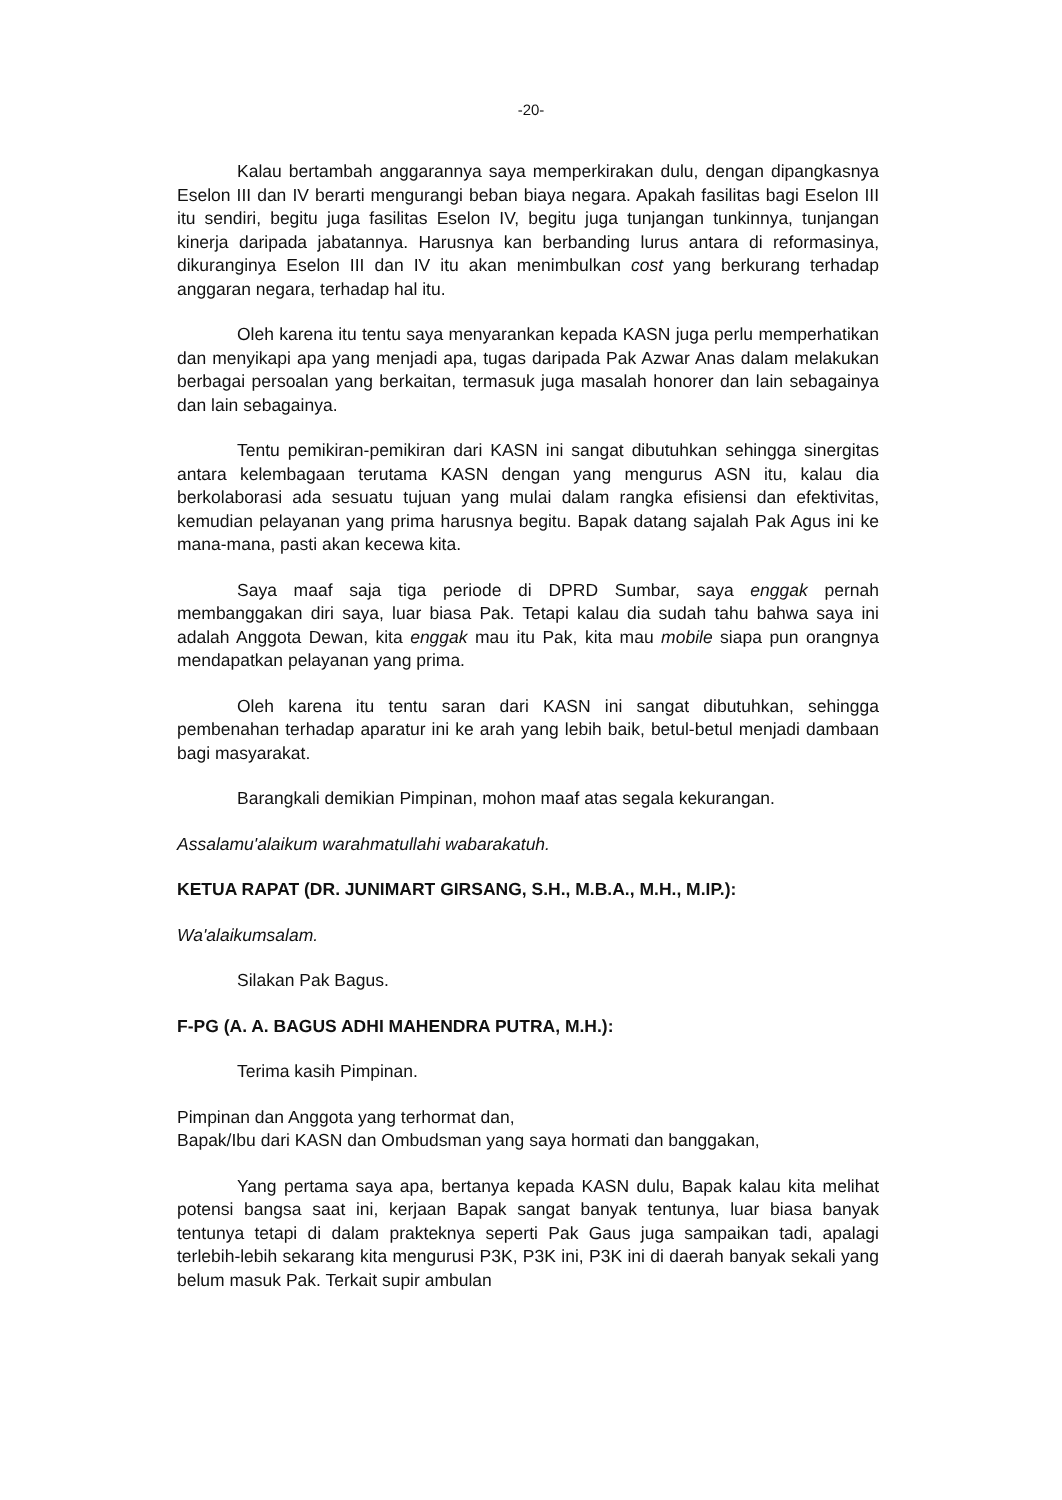-20-
Kalau bertambah anggarannya saya memperkirakan dulu, dengan dipangkasnya Eselon III dan IV berarti mengurangi beban biaya negara. Apakah fasilitas bagi Eselon III itu sendiri, begitu juga fasilitas Eselon IV, begitu juga tunjangan tunkinnya, tunjangan kinerja daripada jabatannya. Harusnya kan berbanding lurus antara di reformasinya, dikuranginya Eselon III dan IV itu akan menimbulkan cost yang berkurang terhadap anggaran negara, terhadap hal itu.
Oleh karena itu tentu saya menyarankan kepada KASN juga perlu memperhatikan dan menyikapi apa yang menjadi apa, tugas daripada Pak Azwar Anas dalam melakukan berbagai persoalan yang berkaitan, termasuk juga masalah honorer dan lain sebagainya dan lain sebagainya.
Tentu pemikiran-pemikiran dari KASN ini sangat dibutuhkan sehingga sinergitas antara kelembagaan terutama KASN dengan yang mengurus ASN itu, kalau dia berkolaborasi ada sesuatu tujuan yang mulai dalam rangka efisiensi dan efektivitas, kemudian pelayanan yang prima harusnya begitu. Bapak datang sajalah Pak Agus ini ke mana-mana, pasti akan kecewa kita.
Saya maaf saja tiga periode di DPRD Sumbar, saya enggak pernah membanggakan diri saya, luar biasa Pak. Tetapi kalau dia sudah tahu bahwa saya ini adalah Anggota Dewan, kita enggak mau itu Pak, kita mau mobile siapa pun orangnya mendapatkan pelayanan yang prima.
Oleh karena itu tentu saran dari KASN ini sangat dibutuhkan, sehingga pembenahan terhadap aparatur ini ke arah yang lebih baik, betul-betul menjadi dambaan bagi masyarakat.
Barangkali demikian Pimpinan, mohon maaf atas segala kekurangan.
Assalamu'alaikum warahmatullahi wabarakatuh.
KETUA RAPAT (DR. JUNIMART GIRSANG, S.H., M.B.A., M.H., M.IP.):
Wa'alaikumsalam.
Silakan Pak Bagus.
F-PG (A. A. BAGUS ADHI MAHENDRA PUTRA, M.H.):
Terima kasih Pimpinan.
Pimpinan dan Anggota yang terhormat dan,
Bapak/Ibu dari KASN dan Ombudsman yang saya hormati dan banggakan,
Yang pertama saya apa, bertanya kepada KASN dulu, Bapak kalau kita melihat potensi bangsa saat ini, kerjaan Bapak sangat banyak tentunya, luar biasa banyak tentunya tetapi di dalam prakteknya seperti Pak Gaus juga sampaikan tadi, apalagi terlebih-lebih sekarang kita mengurusi P3K, P3K ini, P3K ini di daerah banyak sekali yang belum masuk Pak. Terkait supir ambulan